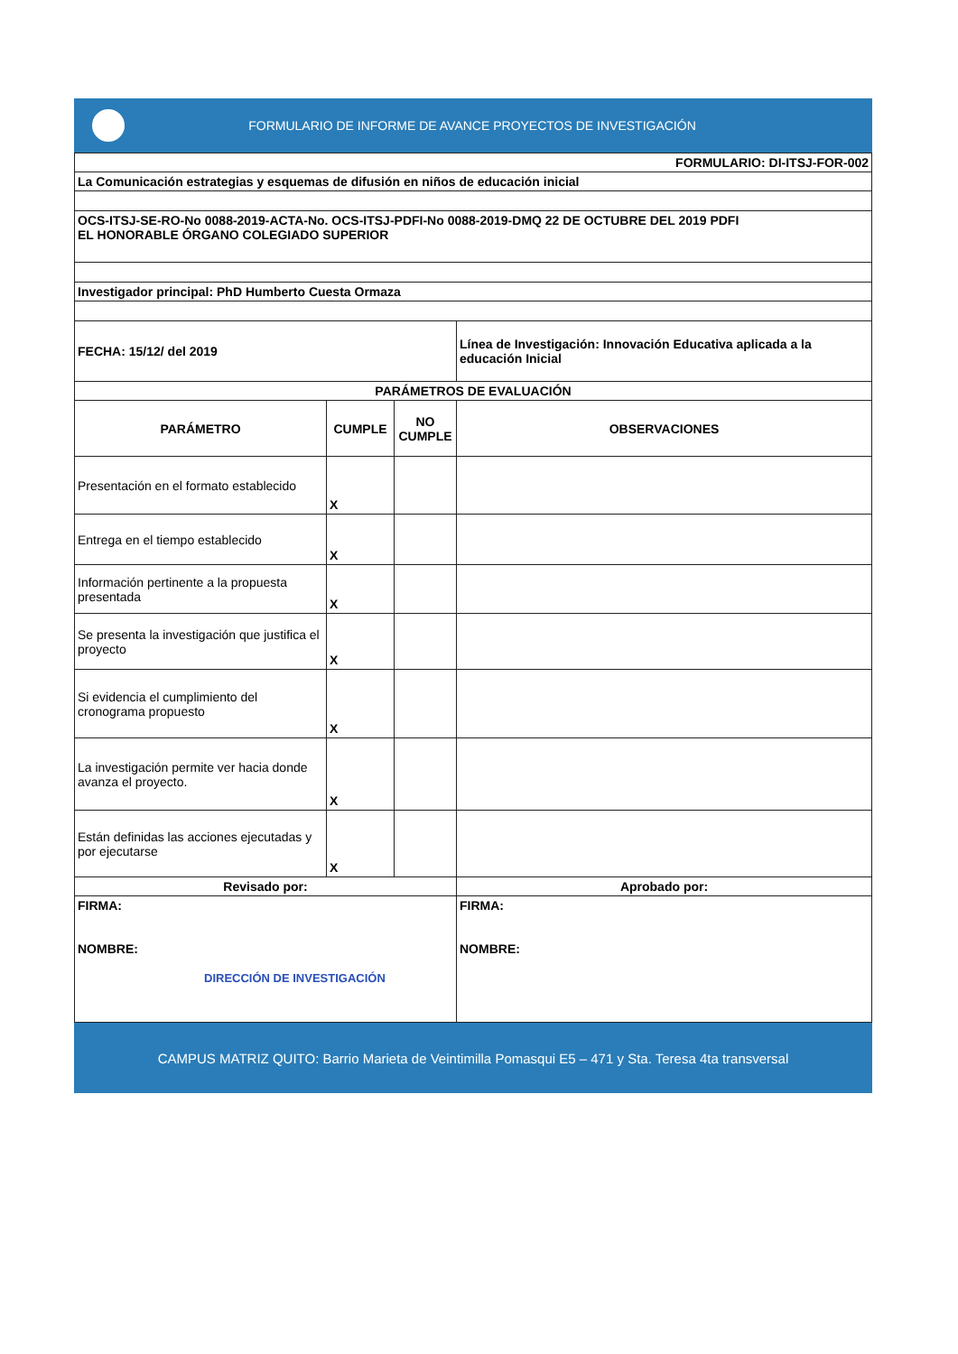FORMULARIO DE INFORME DE AVANCE PROYECTOS DE INVESTIGACIÓN
| FORMULARIO: DI-ITSJ-FOR-002 | | | |
| La Comunicación estrategias y esquemas de difusión en niños de educación inicial | | | |
| OCS-ITSJ-SE-RO-No 0088-2019-ACTA-No. OCS-ITSJ-PDFI-No 0088-2019-DMQ 22 DE OCTUBRE DEL 2019 PDFI EL HONORABLE ÓRGANO COLEGIADO SUPERIOR | | | |
| Investigador principal: PhD Humberto Cuesta Ormaza | | | |
| FECHA: 15/12/ del 2019 | | | Línea de Investigación: Innovación Educativa aplicada a la educación Inicial |
| PARÁMETROS DE EVALUACIÓN | | | |
| PARÁMETRO | CUMPLE | NO CUMPLE | OBSERVACIONES |
| Presentación en el formato establecido | X | | |
| Entrega en el tiempo establecido | X | | |
| Información pertinente a la propuesta presentada | X | | |
| Se presenta la investigación que justifica el proyecto | X | | |
| Si evidencia el cumplimiento del cronograma propuesto | X | | |
| La investigación permite ver hacia donde avanza el proyecto. | X | | |
| Están definidas las acciones ejecutadas y por ejecutarse | X | | |
| Revisado por: | | | Aprobado por: |
| FIRMA: NOMBRE: DIRECCIÓN DE INVESTIGACIÓN | | | FIRMA: NOMBRE: |
CAMPUS MATRIZ QUITO: Barrio Marieta de Veintimilla Pomasqui E5 – 471 y Sta. Teresa 4ta transversal